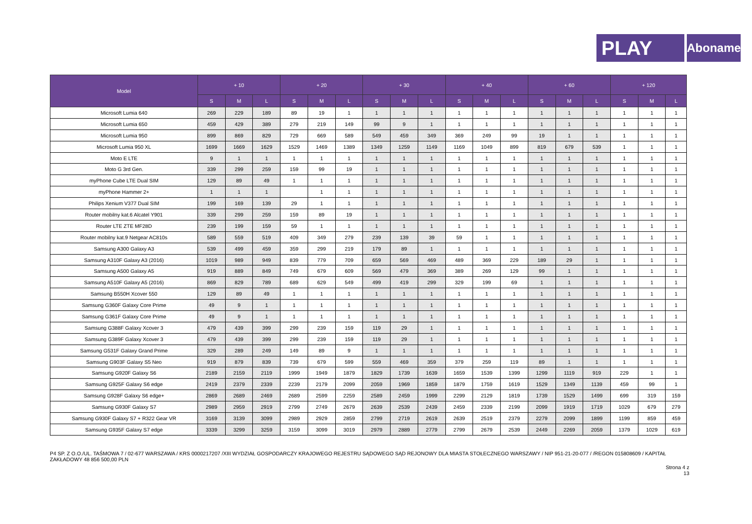PLAY
Abonament
| Model | + 10 | | | + 20 | | | + 30 | | | + 40 | | | + 60 | | | + 120 | | |
| --- | --- | --- | --- | --- | --- | --- | --- | --- | --- | --- | --- | --- | --- | --- | --- | --- | --- | --- |
| | S | M | L | S | M | L | S | M | L | S | M | L | S | M | L | S | M | L |
| Microsoft Lumia 640 | 269 | 229 | 189 | 89 | 19 | 1 | 1 | 1 | 1 | 1 | 1 | 1 | 1 | 1 | 1 | 1 | 1 | 1 |
| Microsoft Lumia 650 | 459 | 429 | 389 | 279 | 219 | 149 | 99 | 9 | 1 | 1 | 1 | 1 | 1 | 1 | 1 | 1 | 1 | 1 |
| Microsoft Lumia 950 | 899 | 869 | 829 | 729 | 669 | 589 | 549 | 459 | 349 | 369 | 249 | 99 | 19 | 1 | 1 | 1 | 1 | 1 |
| Microsoft Lumia 950 XL | 1699 | 1669 | 1629 | 1529 | 1469 | 1389 | 1349 | 1259 | 1149 | 1169 | 1049 | 899 | 819 | 679 | 539 | 1 | 1 | 1 |
| Moto E LTE | 9 | 1 | 1 | 1 | 1 | 1 | 1 | 1 | 1 | 1 | 1 | 1 | 1 | 1 | 1 | 1 | 1 | 1 |
| Moto G 3rd Gen. | 339 | 299 | 259 | 159 | 99 | 19 | 1 | 1 | 1 | 1 | 1 | 1 | 1 | 1 | 1 | 1 | 1 | 1 |
| myPhone Cube LTE Dual SIM | 129 | 89 | 49 | 1 | 1 | 1 | 1 | 1 | 1 | 1 | 1 | 1 | 1 | 1 | 1 | 1 | 1 | 1 |
| myPhone Hammer 2+ | 1 | 1 | 1 | | 1 | 1 | 1 | 1 | 1 | 1 | 1 | 1 | 1 | 1 | 1 | 1 | 1 | 1 |
| Philips Xenium V377 Dual SIM | 199 | 169 | 139 | 29 | 1 | 1 | 1 | 1 | 1 | 1 | 1 | 1 | 1 | 1 | 1 | 1 | 1 | 1 |
| Router mobilny kat.6 Alcatel Y901 | 339 | 299 | 259 | 159 | 89 | 19 | 1 | 1 | 1 | 1 | 1 | 1 | 1 | 1 | 1 | 1 | 1 | 1 |
| Router LTE ZTE MF28D | 239 | 199 | 159 | 59 | 1 | 1 | 1 | 1 | 1 | 1 | 1 | 1 | 1 | 1 | 1 | 1 | 1 | 1 |
| Router mobilny kat.9 Netgear AC810s | 589 | 559 | 519 | 409 | 349 | 279 | 239 | 139 | 39 | 59 | 1 | 1 | 1 | 1 | 1 | 1 | 1 | 1 |
| Samsung A300 Galaxy A3 | 539 | 499 | 459 | 359 | 299 | 219 | 179 | 89 | 1 | 1 | 1 | 1 | 1 | 1 | 1 | 1 | 1 | 1 |
| Samsung A310F Galaxy A3 (2016) | 1019 | 989 | 949 | 839 | 779 | 709 | 659 | 569 | 469 | 489 | 369 | 229 | 189 | 29 | 1 | 1 | 1 | 1 |
| Samsung A500 Galaxy A5 | 919 | 889 | 849 | 749 | 679 | 609 | 569 | 479 | 369 | 389 | 269 | 129 | 99 | 1 | 1 | 1 | 1 | 1 |
| Samsung A510F Galaxy A5 (2016) | 869 | 829 | 789 | 689 | 629 | 549 | 499 | 419 | 299 | 329 | 199 | 69 | 1 | 1 | 1 | 1 | 1 | 1 |
| Samsung B550H Xcover 550 | 129 | 89 | 49 | 1 | 1 | 1 | 1 | 1 | 1 | 1 | 1 | 1 | 1 | 1 | 1 | 1 | 1 | 1 |
| Samsung G360F Galaxy Core Prime | 49 | 9 | 1 | 1 | 1 | 1 | 1 | 1 | 1 | 1 | 1 | 1 | 1 | 1 | 1 | 1 | 1 | 1 |
| Samsung G361F Galaxy Core Prime | 49 | 9 | 1 | 1 | 1 | 1 | 1 | 1 | 1 | 1 | 1 | 1 | 1 | 1 | 1 | 1 | 1 | 1 |
| Samsung G388F Galaxy Xcover 3 | 479 | 439 | 399 | 299 | 239 | 159 | 119 | 29 | 1 | 1 | 1 | 1 | 1 | 1 | 1 | 1 | 1 | 1 |
| Samsung G389F Galaxy Xcover 3 | 479 | 439 | 399 | 299 | 239 | 159 | 119 | 29 | 1 | 1 | 1 | 1 | 1 | 1 | 1 | 1 | 1 | 1 |
| Samsung G531F Galaxy Grand Prime | 329 | 289 | 249 | 149 | 89 | 9 | 1 | 1 | 1 | 1 | 1 | 1 | 1 | 1 | 1 | 1 | 1 | 1 |
| Samsung G903F Galaxy S5 Neo | 919 | 879 | 839 | 739 | 679 | 599 | 559 | 469 | 359 | 379 | 259 | 119 | 89 | 1 | 1 | 1 | 1 | 1 |
| Samsung G920F Galaxy S6 | 2189 | 2159 | 2119 | 1999 | 1949 | 1879 | 1829 | 1739 | 1639 | 1659 | 1539 | 1399 | 1299 | 1119 | 919 | 229 | 1 | 1 |
| Samsung G925F Galaxy S6 edge | 2419 | 2379 | 2339 | 2239 | 2179 | 2099 | 2059 | 1969 | 1859 | 1879 | 1759 | 1619 | 1529 | 1349 | 1139 | 459 | 99 | 1 |
| Samsung G928F Galaxy S6 edge+ | 2869 | 2689 | 2469 | 2689 | 2599 | 2259 | 2589 | 2459 | 1999 | 2299 | 2129 | 1819 | 1739 | 1529 | 1499 | 699 | 319 | 159 |
| Samsung G930F Galaxy S7 | 2989 | 2959 | 2919 | 2799 | 2749 | 2679 | 2639 | 2539 | 2439 | 2459 | 2339 | 2199 | 2099 | 1919 | 1719 | 1029 | 679 | 279 |
| Samsung G930F Galaxy S7 + R322 Gear VR | 3169 | 3139 | 3099 | 2989 | 2929 | 2859 | 2799 | 2719 | 2619 | 2639 | 2519 | 2379 | 2279 | 2099 | 1899 | 1199 | 859 | 459 |
| Samsung G935F Galaxy S7 edge | 3339 | 3299 | 3259 | 3159 | 3099 | 3019 | 2979 | 2889 | 2779 | 2799 | 2679 | 2539 | 2449 | 2269 | 2059 | 1379 | 1029 | 619 |
P4 SP. Z O.O./UL. TAŚMOWA 7 / 02-677 WARSZAWA / KRS 0000217207 /XIII WYDZIAŁ GOSPODARCZY KRAJOWEGO REJESTRU SĄDOWEGO SĄD REJONOWY DLA MIASTA STOŁECZNEGO WARSZAWY / NIP 951-21-20-077 / /REGON 015808609 / KAPITAŁ ZAKŁADOWY 48 856 500,00 PLN
Strona 4 z
13